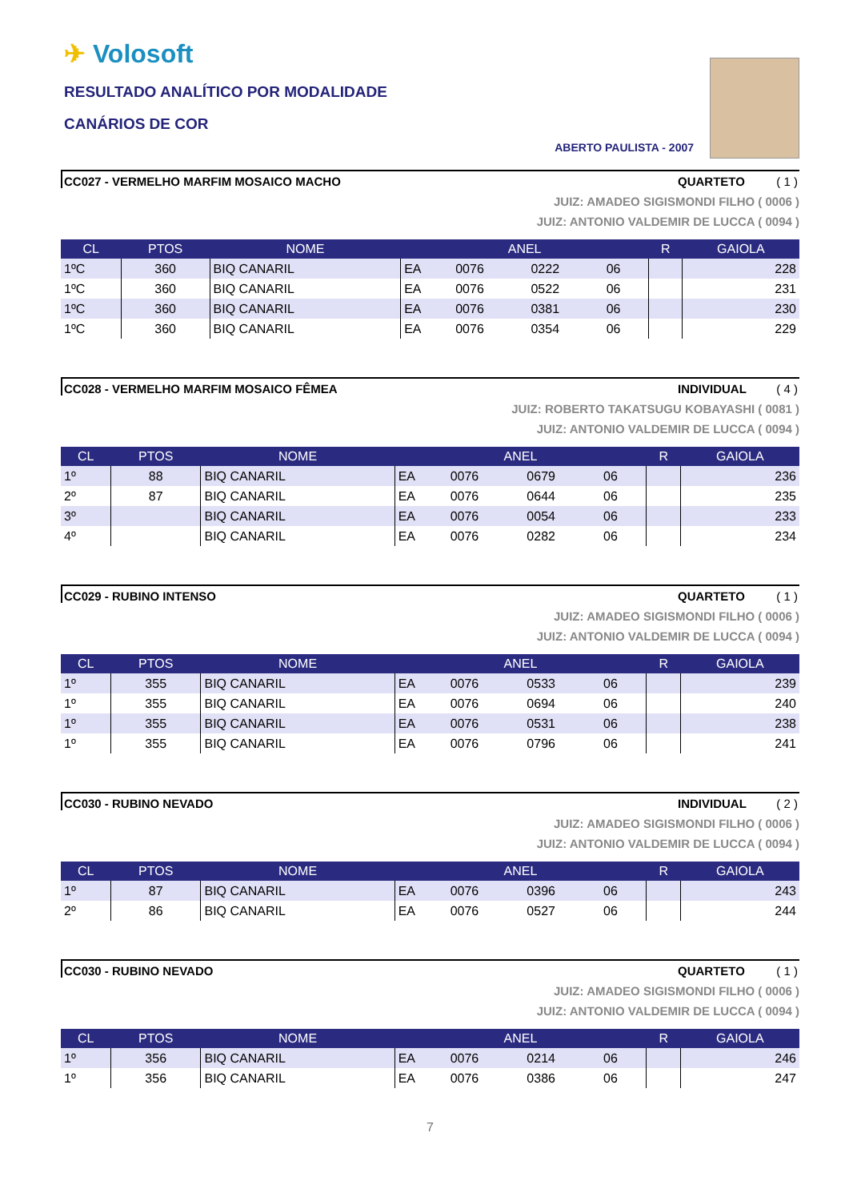✈ Volosoft
RESULTADO ANALÍTICO POR MODALIDADE
CANÁRIOS DE COR
ABERTO PAULISTA - 2007
CC027 - VERMELHO MARFIM MOSAICO MACHO QUARTETO ( 1 )
JUIZ: AMADEO SIGISMONDI FILHO ( 0006 )
JUIZ: ANTONIO VALDEMIR DE LUCCA ( 0094 )
| CL | PTOS | NOME | ANEL | | | | R | GAIOLA |
| --- | --- | --- | --- | --- | --- | --- | --- | --- |
| 1ºC | 360 | BIQ CANARIL | EA | 0076 | 0222 | 06 | | 228 |
| 1ºC | 360 | BIQ CANARIL | EA | 0076 | 0522 | 06 | | 231 |
| 1ºC | 360 | BIQ CANARIL | EA | 0076 | 0381 | 06 | | 230 |
| 1ºC | 360 | BIQ CANARIL | EA | 0076 | 0354 | 06 | | 229 |
CC028 - VERMELHO MARFIM MOSAICO FÊMEA INDIVIDUAL ( 4 )
JUIZ: ROBERTO TAKATSUGU KOBAYASHI ( 0081 )
JUIZ: ANTONIO VALDEMIR DE LUCCA ( 0094 )
| CL | PTOS | NOME | ANEL | | | | R | GAIOLA |
| --- | --- | --- | --- | --- | --- | --- | --- | --- |
| 1º | 88 | BIQ CANARIL | EA | 0076 | 0679 | 06 | | 236 |
| 2º | 87 | BIQ CANARIL | EA | 0076 | 0644 | 06 | | 235 |
| 3º | | BIQ CANARIL | EA | 0076 | 0054 | 06 | | 233 |
| 4º | | BIQ CANARIL | EA | 0076 | 0282 | 06 | | 234 |
CC029 - RUBINO INTENSO QUARTETO ( 1 )
JUIZ: AMADEO SIGISMONDI FILHO ( 0006 )
JUIZ: ANTONIO VALDEMIR DE LUCCA ( 0094 )
| CL | PTOS | NOME | ANEL | | | | R | GAIOLA |
| --- | --- | --- | --- | --- | --- | --- | --- | --- |
| 1º | 355 | BIQ CANARIL | EA | 0076 | 0533 | 06 | | 239 |
| 1º | 355 | BIQ CANARIL | EA | 0076 | 0694 | 06 | | 240 |
| 1º | 355 | BIQ CANARIL | EA | 0076 | 0531 | 06 | | 238 |
| 1º | 355 | BIQ CANARIL | EA | 0076 | 0796 | 06 | | 241 |
CC030 - RUBINO NEVADO INDIVIDUAL ( 2 )
JUIZ: AMADEO SIGISMONDI FILHO ( 0006 )
JUIZ: ANTONIO VALDEMIR DE LUCCA ( 0094 )
| CL | PTOS | NOME | ANEL | | | | R | GAIOLA |
| --- | --- | --- | --- | --- | --- | --- | --- | --- |
| 1º | 87 | BIQ CANARIL | EA | 0076 | 0396 | 06 | | 243 |
| 2º | 86 | BIQ CANARIL | EA | 0076 | 0527 | 06 | | 244 |
CC030 - RUBINO NEVADO QUARTETO ( 1 )
JUIZ: AMADEO SIGISMONDI FILHO ( 0006 )
JUIZ: ANTONIO VALDEMIR DE LUCCA ( 0094 )
| CL | PTOS | NOME | ANEL | | | | R | GAIOLA |
| --- | --- | --- | --- | --- | --- | --- | --- | --- |
| 1º | 356 | BIQ CANARIL | EA | 0076 | 0214 | 06 | | 246 |
| 1º | 356 | BIQ CANARIL | EA | 0076 | 0386 | 06 | | 247 |
7